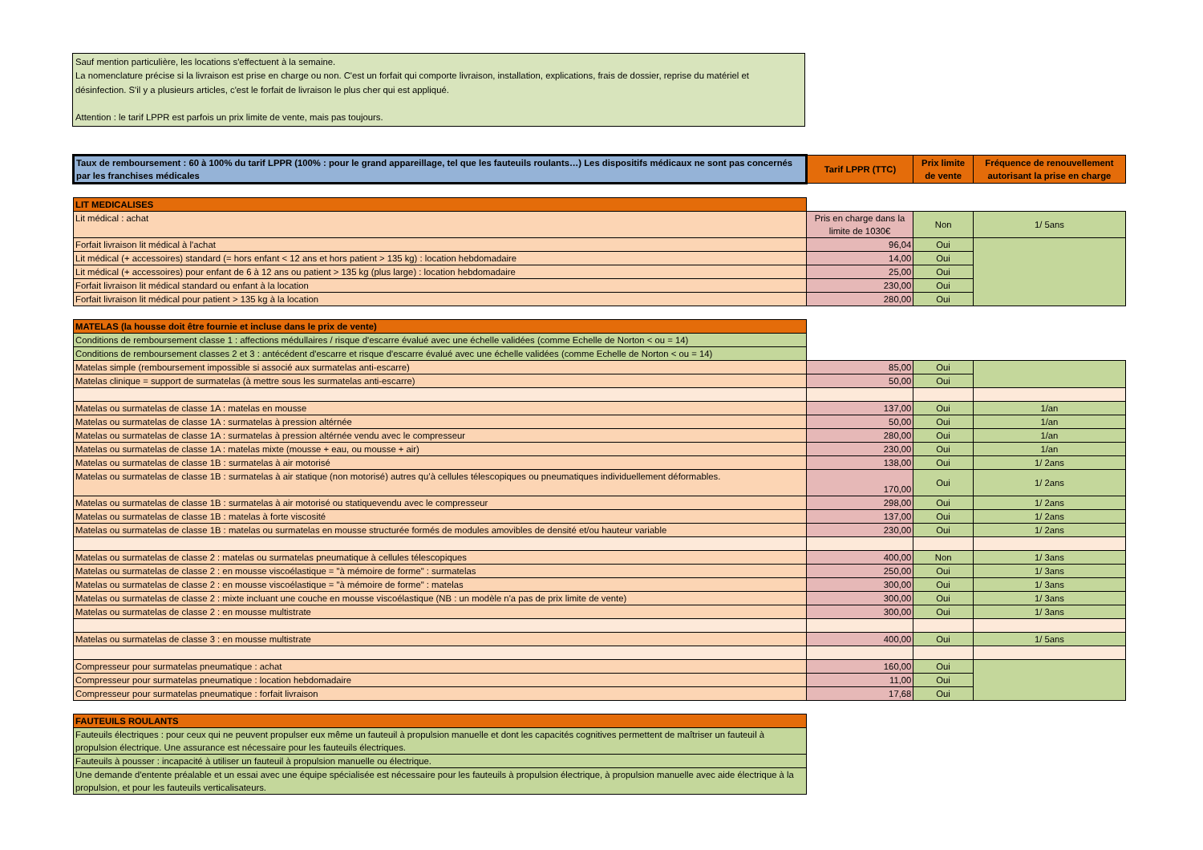Sauf mention particulière, les locations s'effectuent à la semaine.
La nomenclature précise si la livraison est prise en charge ou non. C'est un forfait qui comporte livraison, installation, explications, frais de dossier, reprise du matériel et désinfection. S'il y a plusieurs articles, c'est le forfait de livraison le plus cher qui est appliqué.
Attention : le tarif LPPR est parfois un prix limite de vente, mais pas toujours.
| Taux de remboursement : 60 à 100% du tarif LPPR (100% : pour le grand appareillage, tel que les fauteuils roulants…) Les dispositifs médicaux ne sont pas concernés par les franchises médicales | Tarif LPPR (TTC) | Prix limite de vente | Fréquence de renouvellement autorisant la prise en charge |
| LIT MEDICALISES | | | |
| Lit médical : achat | Pris en charge dans la limite de 1030€ | Non | 1/ 5ans |
| Forfait livraison lit médical à l'achat | 96,04 | Oui | |
| Lit médical (+ accessoires) standard (= hors enfant < 12 ans et hors patient > 135 kg) : location hebdomadaire | 14,00 | Oui | |
| Lit médical (+ accessoires) pour enfant de 6 à 12 ans ou patient > 135 kg (plus large) : location hebdomadaire | 25,00 | Oui | |
| Forfait livraison lit médical standard ou enfant à la location | 230,00 | Oui | |
| Forfait livraison lit médical pour patient > 135 kg à la location | 280,00 | Oui | |
| MATELAS (la housse doit être fournie et incluse dans le prix de vente) | | | |
| Conditions de remboursement classe 1 : affections médullaires / risque d'escarre évalué avec une échelle validées (comme Echelle de Norton < ou = 14) | | | |
| Conditions de remboursement classes 2 et 3 : antécédent d'escarre et risque d'escarre évalué avec une échelle validées (comme Echelle de Norton < ou = 14) | | | |
| Matelas simple (remboursement impossible si associé aux surmatelas anti-escarre) | 85,00 | Oui | |
| Matelas clinique = support de surmatelas (à mettre sous les surmatelas anti-escarre) | 50,00 | Oui | |
| Matelas ou surmatelas de classe 1A : matelas en mousse | 137,00 | Oui | 1/an |
| Matelas ou surmatelas de classe 1A : surmatelas à pression altérnée | 50,00 | Oui | 1/an |
| Matelas ou surmatelas de classe 1A : surmatelas à pression altérnée vendu avec le compresseur | 280,00 | Oui | 1/an |
| Matelas ou surmatelas de classe 1A : matelas mixte (mousse + eau, ou mousse + air) | 230,00 | Oui | 1/an |
| Matelas ou surmatelas de classe 1B : surmatelas à air motorisé | 138,00 | Oui | 1/ 2ans |
| Matelas ou surmatelas de classe 1B : surmatelas à air statique (non motorisé) autres qu’à cellules télescopiques ou pneumatiques individuellement déformables. | 170,00 | Oui | 1/ 2ans |
| Matelas ou surmatelas de classe 1B : surmatelas à air motorisé ou statiquevendu avec le compresseur | 298,00 | Oui | 1/ 2ans |
| Matelas ou surmatelas de classe 1B : matelas à forte viscosité | 137,00 | Oui | 1/ 2ans |
| Matelas ou surmatelas de classe 1B : matelas ou surmatelas en mousse structurée formés de modules amovibles de densité et/ou hauteur variable | 230,00 | Oui | 1/ 2ans |
| Matelas ou surmatelas de classe 2 : matelas ou surmatelas pneumatique à cellules télescopiques | 400,00 | Non | 1/ 3ans |
| Matelas ou surmatelas de classe 2 : en mousse viscoélastique = "à mémoire de forme" : surmatelas | 250,00 | Oui | 1/ 3ans |
| Matelas ou surmatelas de classe 2 : en mousse viscoélastique = "à mémoire de forme" : matelas | 300,00 | Oui | 1/ 3ans |
| Matelas ou surmatelas de classe 2 : mixte incluant une couche en mousse viscoélastique (NB : un modèle n'a pas de prix limite de vente) | 300,00 | Oui | 1/ 3ans |
| Matelas ou surmatelas de classe 2 : en mousse multistrate | 300,00 | Oui | 1/ 3ans |
| Matelas ou surmatelas de classe 3 : en mousse multistrate | 400,00 | Oui | 1/ 5ans |
| Compresseur pour surmatelas pneumatique : achat | 160,00 | Oui | |
| Compresseur pour surmatelas pneumatique : location hebdomadaire | 11,00 | Oui | |
| Compresseur pour surmatelas pneumatique : forfait livraison | 17,68 | Oui | |
| FAUTEUILS ROULANTS | | | |
| Fauteuils électriques : pour ceux qui ne peuvent propulser eux même un fauteuil à propulsion manuelle et dont les capacités cognitives permettent de maîtriser un fauteuil à propulsion électrique. Une assurance est nécessaire pour les fauteuils électriques. | | | |
| Fauteuils à pousser : incapacité à utiliser un fauteuil à propulsion manuelle ou électrique. | | | |
| Une demande d'entente préalable et un essai avec une équipe spécialisée est nécessaire pour les fauteuils à propulsion électrique, à propulsion manuelle avec aide électrique à la propulsion, et pour les fauteuils verticalisateurs. | | | |